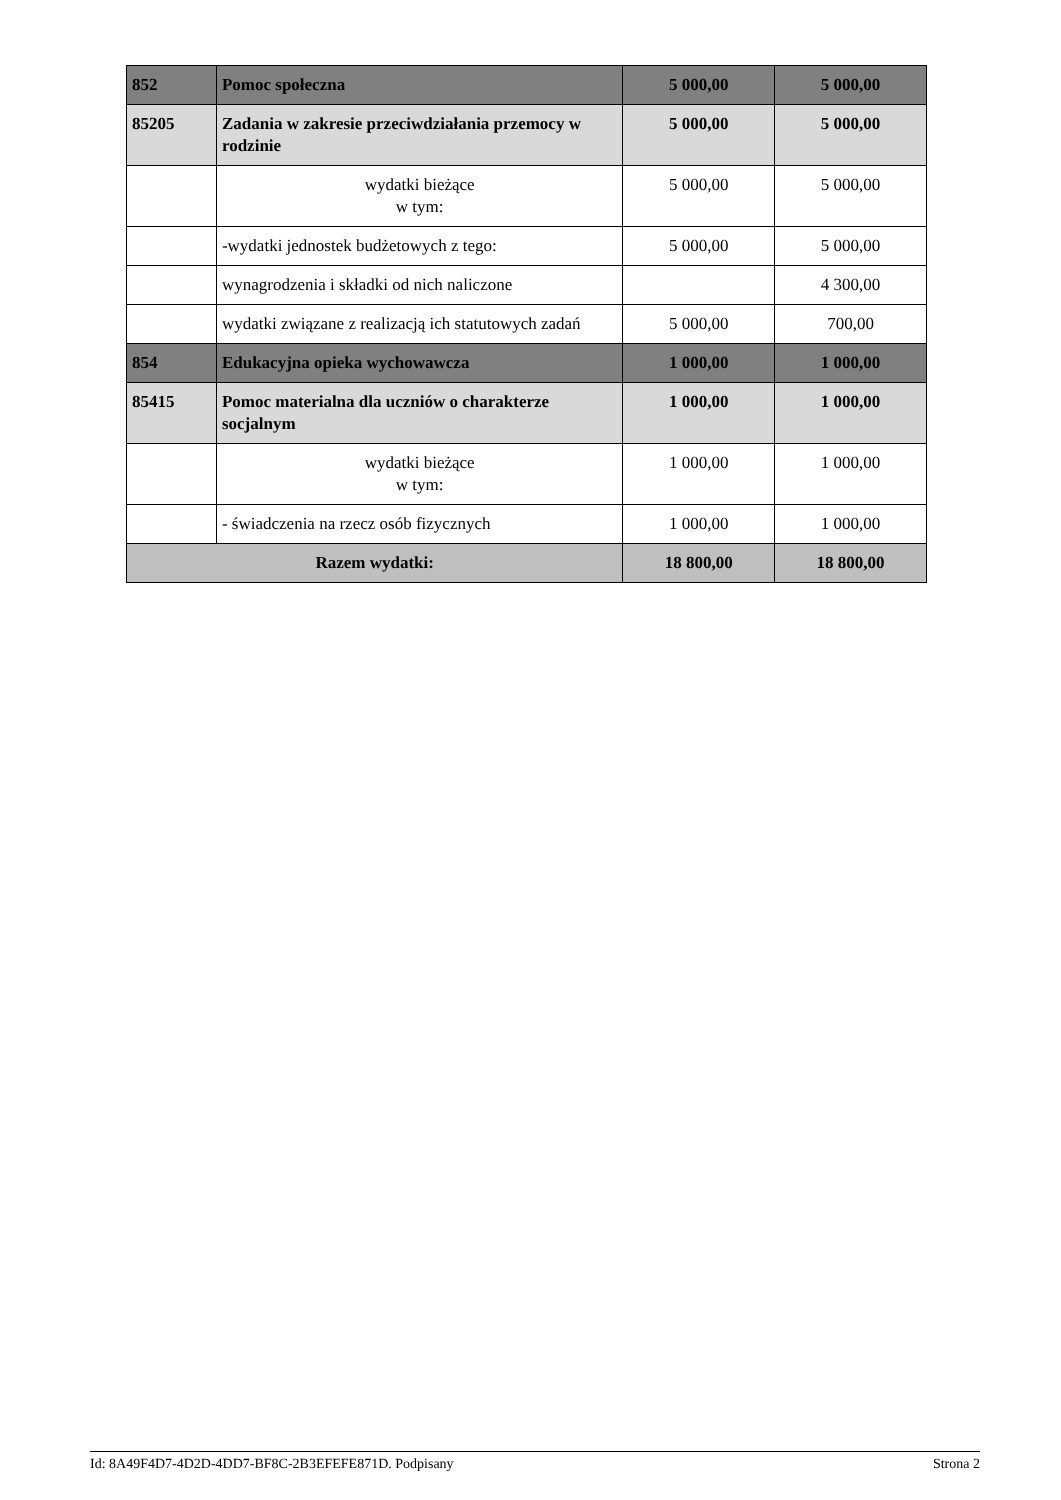| 852 | Pomoc społeczna | 5 000,00 | 5 000,00 |
| 85205 | Zadania w zakresie przeciwdziałania przemocy w rodzinie | 5 000,00 | 5 000,00 |
| | wydatki bieżące w tym: | 5 000,00 | 5 000,00 |
| | -wydatki jednostek budżetowych z tego: | 5 000,00 | 5 000,00 |
| | wynagrodzenia i składki od nich naliczone | | 4 300,00 |
| | wydatki związane z realizacją ich statutowych zadań | 5 000,00 | 700,00 |
| 854 | Edukacyjna opieka wychowawcza | 1 000,00 | 1 000,00 |
| 85415 | Pomoc materialna dla uczniów o charakterze socjalnym | 1 000,00 | 1 000,00 |
| | wydatki bieżące w tym: | 1 000,00 | 1 000,00 |
| | - świadczenia na rzecz osób fizycznych | 1 000,00 | 1 000,00 |
| Razem wydatki: | | 18 800,00 | 18 800,00 |
Id: 8A49F4D7-4D2D-4DD7-BF8C-2B3EFEFE871D. Podpisany Strona 2